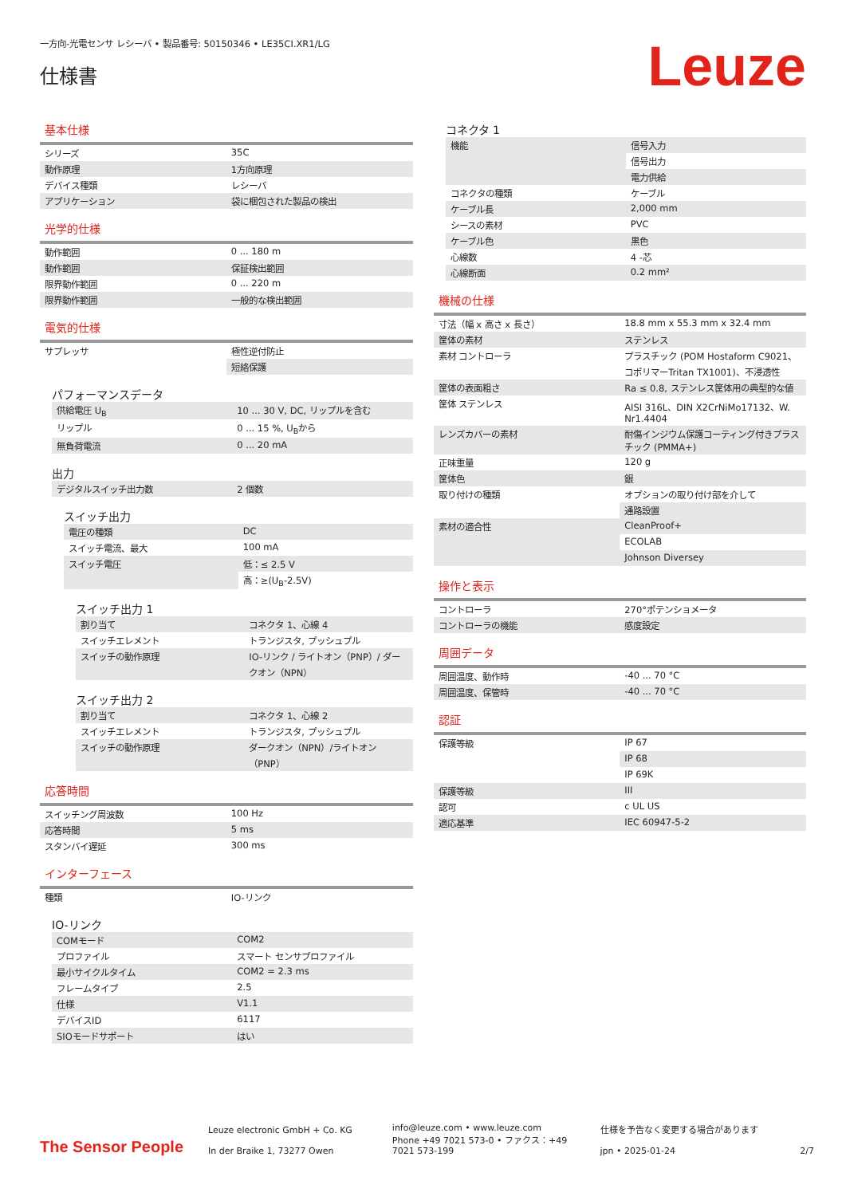一方向-光電センサ レシーバ • 製品番号: 50150346 • LE35CI.XR1/LG
仕様書
Leuze
基本仕様
| シリーズ | 35C |
| 動作原理 | 1方向原理 |
| デバイス種類 | レシーバ |
| アプリケーション | 袋に梱包された製品の検出 |
光学的仕様
| 動作範囲 | 0 ... 180 m |
| 動作範囲 | 保証検出範囲 |
| 限界動作範囲 | 0 ... 220 m |
| 限界動作範囲 | 一般的な検出範囲 |
電気的仕様
| サプレッサ | 極性逆付防止 |
| | 短絡保護 |
パフォーマンスデータ
| 供給電圧 U<sub>B</sub> | 10 ... 30 V, DC, リップルを含む |
| リップル | 0 ... 15 %, U<sub>B</sub>から |
| 無負荷電流 | 0 ... 20 mA |
出力
| デジタルスイッチ出力数 | 2 個数 |
スイッチ出力
| 電圧の種類 | DC |
| スイッチ電流、最大 | 100 mA |
| スイッチ電圧 | 低：≤ 2.5 V |
| | 高：≥(U<sub>B</sub>-2.5V) |
スイッチ出力 1
| 割り当て | コネクタ 1、心線 4 |
| スイッチエレメント | トランジスタ, プッシュプル |
| スイッチの動作原理 | IO-リンク / ライトオン（PNP）/ ダークオン（NPN） |
スイッチ出力 2
| 割り当て | コネクタ 1、心線 2 |
| スイッチエレメント | トランジスタ, プッシュプル |
| スイッチの動作原理 | ダークオン（NPN）/ライトオン（PNP） |
応答時間
| スイッチング周波数 | 100 Hz |
| 応答時間 | 5 ms |
| スタンバイ遅延 | 300 ms |
インターフェース
| 種類 | IO-リンク |
IO-リンク
| COMモード | COM2 |
| プロファイル | スマート センサプロファイル |
| 最小サイクルタイム | COM2 = 2.3 ms |
| フレームタイプ | 2.5 |
| 仕様 | V1.1 |
| デバイスID | 6117 |
| SIOモードサポート | はい |
コネクタ 1
| 機能 | 信号入力 |
| | 信号出力 |
| | 電力供給 |
| コネクタの種類 | ケーブル |
| ケーブル長 | 2,000 mm |
| シースの素材 | PVC |
| ケーブル色 | 黒色 |
| 心線数 | 4 -芯 |
| 心線断面 | 0.2 mm² |
機械の仕様
| 寸法（幅 x 高さ x 長さ） | 18.8 mm x 55.3 mm x 32.4 mm |
| 筐体の素材 | ステンレス |
| 素材 コントローラ | プラスチック (POM Hostaform C9021、コポリマーTritan TX1001)、不浸透性 |
| 筐体の表面粗さ | Ra ≤ 0.8, ステンレス筐体用の典型的な値 |
| 筐体 ステンレス | AISI 316L、DIN X2CrNiMo17132、W. Nr1.4404 |
| レンズカバーの素材 | 耐傷インジウム保護コーティング付きプラスチック (PMMA+) |
| 正味重量 | 120 g |
| 筐体色 | 銀 |
| 取り付けの種類 | オプションの取り付け部を介して |
| | 通路設置 |
| 素材の適合性 | CleanProof+ |
| | ECOLAB |
| | Johnson Diversey |
操作と表示
| コントローラ | 270°ポテンショメータ |
| コントローラの機能 | 感度設定 |
周囲データ
| 周囲温度、動作時 | -40 ... 70 °C |
| 周囲温度、保管時 | -40 ... 70 °C |
認証
| 保護等級 | IP 67 |
| | IP 68 |
| | IP 69K |
| 保護等級 | III |
| 認可 | c UL US |
| 適応基準 | IEC 60947-5-2 |
The Sensor People
Leuze electronic GmbH + Co. KG
In der Braike 1, 73277 Owen
info@leuze.com • www.leuze.com
Phone +49 7021 573-0 • ファクス：+49 7021 573-199
仕様を予告なく変更する場合があります
jpn • 2025-01-24
2/7